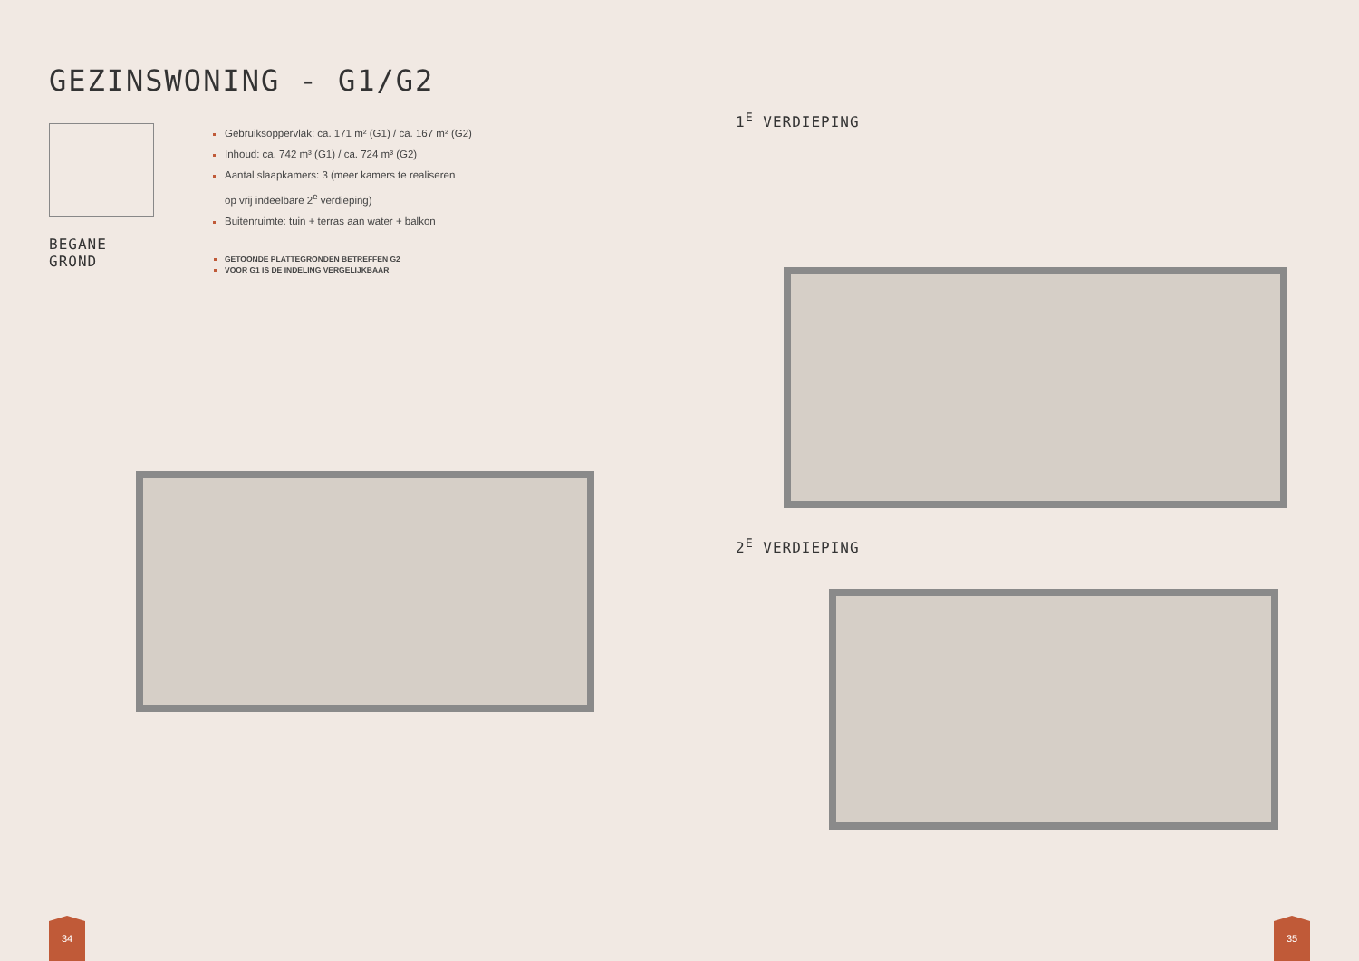GEZINSWONING - G1/G2
BEGANE GROND
Gebruiksoppervlak: ca. 171 m² (G1) / ca. 167 m² (G2)
Inhoud: ca. 742 m³ (G1) / ca. 724 m³ (G2)
Aantal slaapkamers: 3 (meer kamers te realiseren
op vrij indeelbare 2<sup>e</sup> verdieping)
Buitenruimte: tuin + terras aan water + balkon
GETOONDE PLATTEGRONDEN BETREFFEN G2
VOOR G1 IS DE INDELING VERGELIJKBAAR
1<sup>E</sup> VERDIEPING
2<sup>E</sup> VERDIEPING
34 35